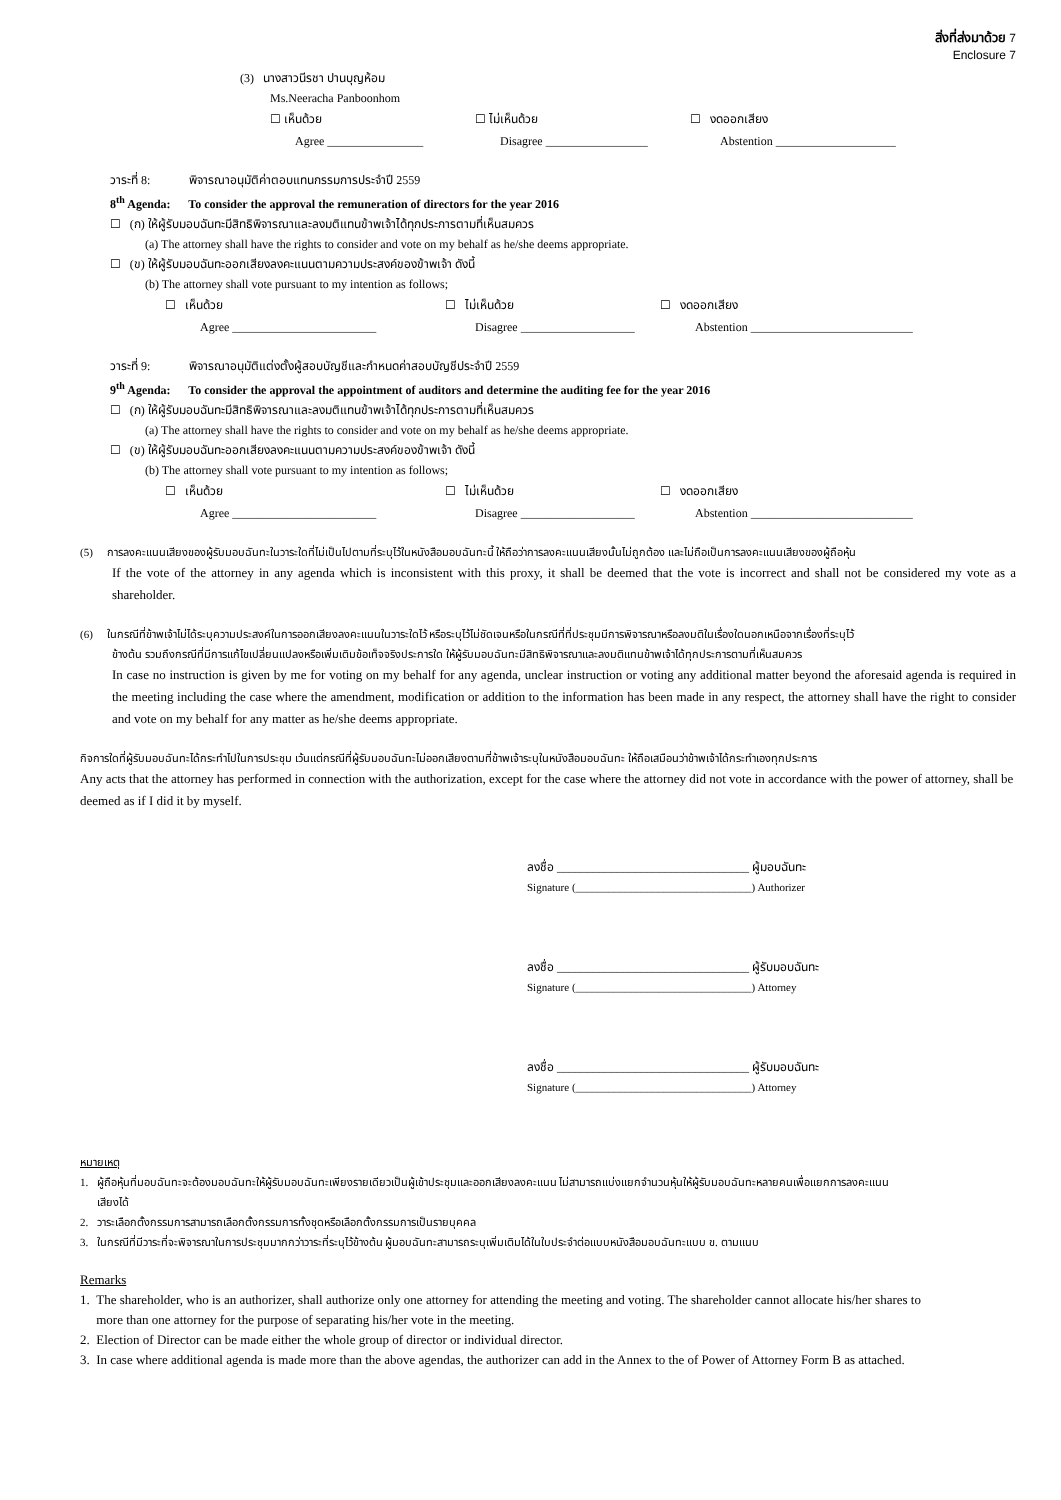สิ่งที่ส่งมาด้วย 7
Enclosure 7
(3) นางสาวนีรชา ปานบุญห้อม
Ms.Neeracha Panboonhom
☐ เห็นด้วย ☐ ไม่เห็นด้วย ☐ งดออกเสียง
Agree ________________ Disagree _________________ Abstention ____________________
วาระที่ 8: พิจารณาอนุมัติค่าตอบแทนกรรมการประจำปี 2559
8<sup>th</sup> Agenda: To consider the approval the remuneration of directors for the year 2016
☐ (ก) ให้ผู้รับมอบฉันทะมีสิทธิพิจารณาและลงมติแทนข้าพเจ้าได้ทุกประการตามที่เห็นสมควร
(a) The attorney shall have the rights to consider and vote on my behalf as he/she deems appropriate.
☐ (ข) ให้ผู้รับมอบฉันทะออกเสียงลงคะแนนตามความประสงค์ของข้าพเจ้า ดังนี้
(b) The attorney shall vote pursuant to my intention as follows;
☐ เห็นด้วย ☐ ไม่เห็นด้วย ☐ งดออกเสียง
Agree ________________________ Disagree ___________________ Abstention ___________________________
วาระที่ 9: พิจารณาอนุมัติแต่งตั้งผู้สอบบัญชีและกำหนดค่าสอบบัญชีประจำปี 2559
9<sup>th</sup> Agenda: To consider the approval the appointment of auditors and determine the auditing fee for the year 2016
☐ (ก) ให้ผู้รับมอบฉันทะมีสิทธิพิจารณาและลงมติแทนข้าพเจ้าได้ทุกประการตามที่เห็นสมควร
(a) The attorney shall have the rights to consider and vote on my behalf as he/she deems appropriate.
☐ (ข) ให้ผู้รับมอบฉันทะออกเสียงลงคะแนนตามความประสงค์ของข้าพเจ้า ดังนี้
(b) The attorney shall vote pursuant to my intention as follows;
☐ เห็นด้วย ☐ ไม่เห็นด้วย ☐ งดออกเสียง
Agree ________________________ Disagree ___________________ Abstention ___________________________
(5) การลงคะแนนเสียงของผู้รับมอบฉันทะในวาระใดที่ไม่เป็นไปตามที่ระบุไว้ในหนังสือมอบฉันทะนี้ ให้ถือว่าการลงคะแนนเสียงนั้นไม่ถูกต้อง และไม่ถือเป็นการลงคะแนนเสียงของผู้ถือหุ้น
If the vote of the attorney in any agenda which is inconsistent with this proxy, it shall be deemed that the vote is incorrect and shall not be considered my vote as a shareholder.
(6) ในกรณีที่ข้าพเจ้าไม่ได้ระบุความประสงค์ในการออกเสียงลงคะแนนในวาระใดไว้ หรือระบุไว้ไม่ชัดเจนหรือในกรณีที่ที่ประชุมมีการพิจารณาหรือลงมติในเรื่องใดนอกเหนือจากเรื่องที่ระบุไว้
ข้างต้น รวมถึงกรณีที่มีการแก้ไขเปลี่ยนแปลงหรือเพิ่มเติมข้อเท็จจริงประการใด ให้ผู้รับมอบฉันทะมีสิทธิพิจารณาและลงมติแทนข้าพเจ้าได้ทุกประการตามที่เห็นสมควร
In case no instruction is given by me for voting on my behalf for any agenda, unclear instruction or voting any additional matter beyond the aforesaid agenda is required in the meeting including the case where the amendment, modification or addition to the information has been made in any respect, the attorney shall have the right to consider and vote on my behalf for any matter as he/she deems appropriate.
กิจการใดที่ผู้รับมอบฉันทะได้กระทำไปในการประชุม เว้นแต่กรณีที่ผู้รับมอบฉันทะไม่ออกเสียงตามที่ข้าพเจ้าระบุในหนังสือมอบฉันทะ ให้ถือเสมือนว่าข้าพเจ้าได้กระทำเองทุกประการ
Any acts that the attorney has performed in connection with the authorization, except for the case where the attorney did not vote in accordance with the power of attorney, shall be deemed as if I did it by myself.
ลงชื่อ ________________________________ ผู้มอบฉันทะ
Signature (________________________________) Authorizer
ลงชื่อ ________________________________ ผู้รับมอบฉันทะ
Signature (________________________________) Attorney
ลงชื่อ ________________________________ ผู้รับมอบฉันทะ
Signature (________________________________) Attorney
หมายเหตุ
1. ผู้ถือหุ้นที่มอบฉันทะจะต้องมอบฉันทะให้ผู้รับมอบฉันทะเพียงรายเดียวเป็นผู้เข้าประชุมและออกเสียงลงคะแนน ไม่สามารถแบ่งแยกจำนวนหุ้นให้ผู้รับมอบฉันทะหลายคนเพื่อแยกการลงคะแนน
เสียงได้
2. วาระเลือกตั้งกรรมการสามารถเลือกตั้งกรรมการทั้งชุดหรือเลือกตั้งกรรมการเป็นรายบุคคล
3. ในกรณีที่มีวาระที่จะพิจารณาในการประชุมมากกว่าวาระที่ระบุไว้ข้างต้น ผู้มอบฉันทะสามารถระบุเพิ่มเติมได้ในใบประจำต่อแบบหนังสือมอบฉันทะแบบ ข. ตามแนบ
Remarks
1. The shareholder, who is an authorizer, shall authorize only one attorney for attending the meeting and voting. The shareholder cannot allocate his/her shares to
more than one attorney for the purpose of separating his/her vote in the meeting.
2. Election of Director can be made either the whole group of director or individual director.
3. In case where additional agenda is made more than the above agendas, the authorizer can add in the Annex to the of Power of Attorney Form B as attached.